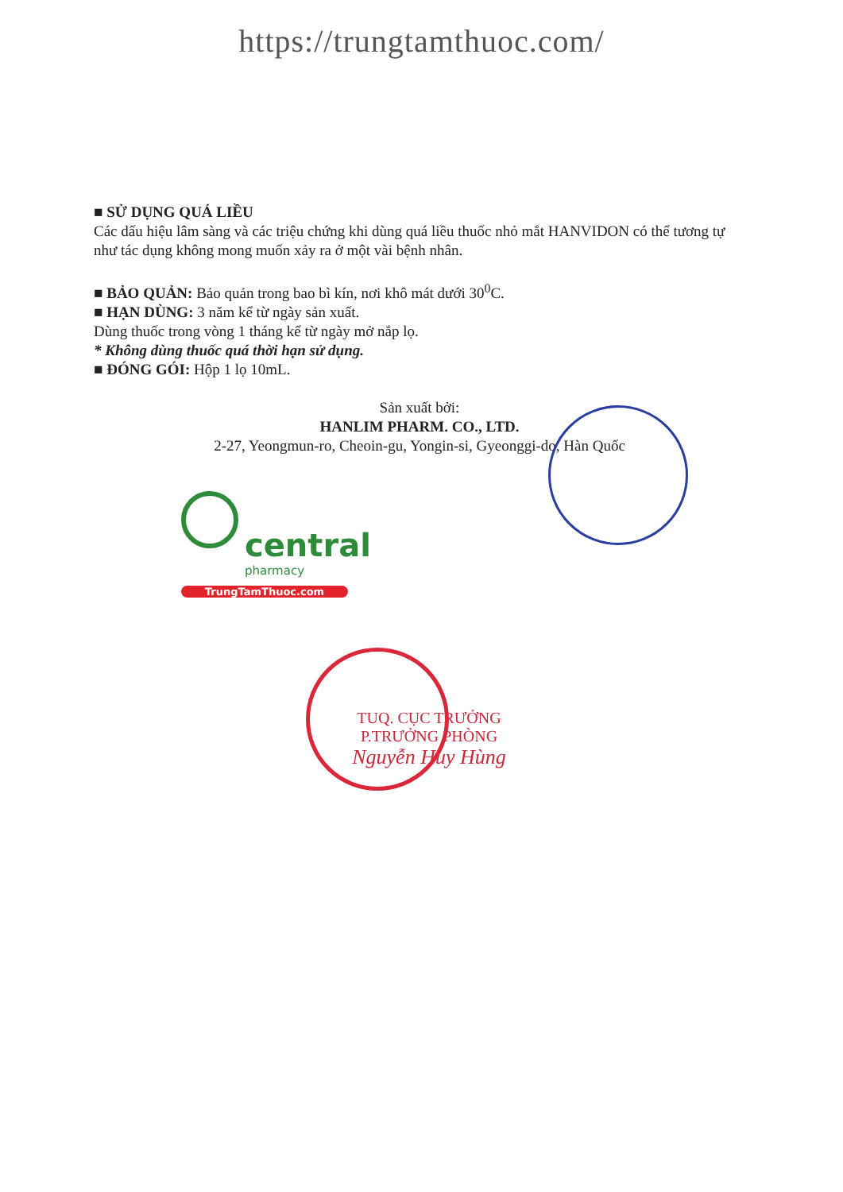https://trungtamthuoc.com/
■ SỬ DỤNG QUÁ LIỀU
Các dấu hiệu lâm sàng và các triệu chứng khi dùng quá liều thuốc nhỏ mắt HANVIDON có thể tương tự như tác dụng không mong muốn xảy ra ở một vài bệnh nhân.
■ BẢO QUẢN: Bảo quản trong bao bì kín, nơi khô mát dưới 30<sup>0</sup>C.
■ HẠN DÙNG: 3 năm kể từ ngày sản xuất.
Dùng thuốc trong vòng 1 tháng kể từ ngày mở nắp lọ.
* Không dùng thuốc quá thời hạn sử dụng.
■ ĐÓNG GÓI: Hộp 1 lọ 10mL.
Sản xuất bởi:
HANLIM PHARM. CO., LTD.
2-27, Yeongmun-ro, Cheoin-gu, Yongin-si, Gyeonggi-do, Hàn Quốc
central
pharmacy
TrungTamThuoc.com
TUQ. CỤC TRƯỞNG
P.TRƯỞNG PHÒNG
Nguyễn Huy Hùng